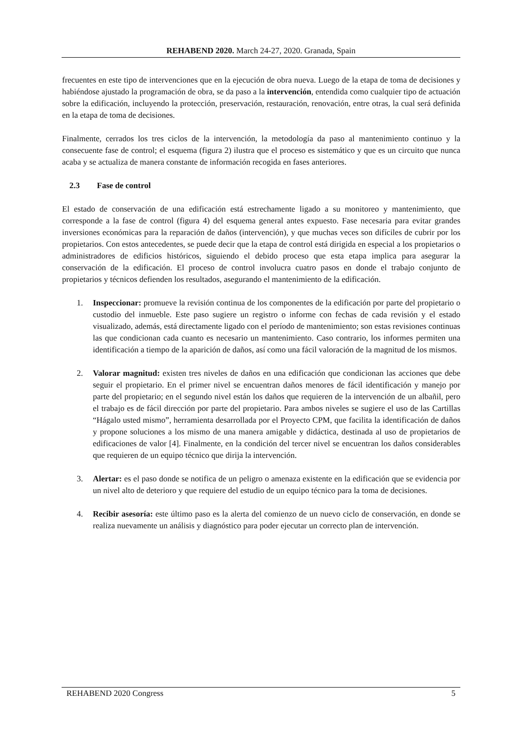REHABEND 2020. March 24-27, 2020. Granada, Spain
frecuentes en este tipo de intervenciones que en la ejecución de obra nueva. Luego de la etapa de toma de decisiones y habiéndose ajustado la programación de obra, se da paso a la intervención, entendida como cualquier tipo de actuación sobre la edificación, incluyendo la protección, preservación, restauración, renovación, entre otras, la cual será definida en la etapa de toma de decisiones.
Finalmente, cerrados los tres ciclos de la intervención, la metodología da paso al mantenimiento continuo y la consecuente fase de control; el esquema (figura 2) ilustra que el proceso es sistemático y que es un circuito que nunca acaba y se actualiza de manera constante de información recogida en fases anteriores.
2.3 Fase de control
El estado de conservación de una edificación está estrechamente ligado a su monitoreo y mantenimiento, que corresponde a la fase de control (figura 4) del esquema general antes expuesto. Fase necesaria para evitar grandes inversiones económicas para la reparación de daños (intervención), y que muchas veces son difíciles de cubrir por los propietarios. Con estos antecedentes, se puede decir que la etapa de control está dirigida en especial a los propietarios o administradores de edificios históricos, siguiendo el debido proceso que esta etapa implica para asegurar la conservación de la edificación. El proceso de control involucra cuatro pasos en donde el trabajo conjunto de propietarios y técnicos defienden los resultados, asegurando el mantenimiento de la edificación.
1. Inspeccionar: promueve la revisión continua de los componentes de la edificación por parte del propietario o custodio del inmueble. Este paso sugiere un registro o informe con fechas de cada revisión y el estado visualizado, además, está directamente ligado con el período de mantenimiento; son estas revisiones continuas las que condicionan cada cuanto es necesario un mantenimiento. Caso contrario, los informes permiten una identificación a tiempo de la aparición de daños, así como una fácil valoración de la magnitud de los mismos.
2. Valorar magnitud: existen tres niveles de daños en una edificación que condicionan las acciones que debe seguir el propietario. En el primer nivel se encuentran daños menores de fácil identificación y manejo por parte del propietario; en el segundo nivel están los daños que requieren de la intervención de un albañil, pero el trabajo es de fácil dirección por parte del propietario. Para ambos niveles se sugiere el uso de las Cartillas “Hágalo usted mismo”, herramienta desarrollada por el Proyecto CPM, que facilita la identificación de daños y propone soluciones a los mismo de una manera amigable y didáctica, destinada al uso de propietarios de edificaciones de valor [4]. Finalmente, en la condición del tercer nivel se encuentran los daños considerables que requieren de un equipo técnico que dirija la intervención.
3. Alertar: es el paso donde se notifica de un peligro o amenaza existente en la edificación que se evidencia por un nivel alto de deterioro y que requiere del estudio de un equipo técnico para la toma de decisiones.
4. Recibir asesoría: este último paso es la alerta del comienzo de un nuevo ciclo de conservación, en donde se realiza nuevamente un análisis y diagnóstico para poder ejecutar un correcto plan de intervención.
REHABEND 2020 Congress 5